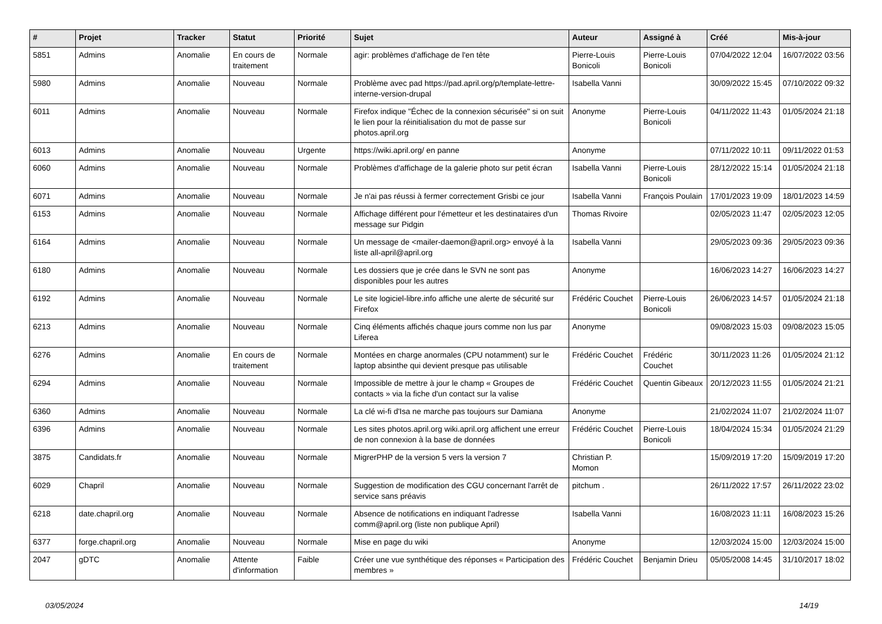| # | Projet | Tracker | Statut | Priorité | Sujet | Auteur | Assigné à | Créé | Mis-à-jour |
| --- | --- | --- | --- | --- | --- | --- | --- | --- | --- |
| 5851 | Admins | Anomalie | En cours de traitement | Normale | agir: problèmes d'affichage de l'en tête | Pierre-Louis Bonicoli | Pierre-Louis Bonicoli | 07/04/2022 12:04 | 16/07/2022 03:56 |
| 5980 | Admins | Anomalie | Nouveau | Normale | Problème avec pad https://pad.april.org/p/template-lettre-interne-version-drupal | Isabella Vanni | | 30/09/2022 15:45 | 07/10/2022 09:32 |
| 6011 | Admins | Anomalie | Nouveau | Normale | Firefox indique "Échec de la connexion sécurisée" si on suit le lien pour la réinitialisation du mot de passe sur photos.april.org | Anonyme | Pierre-Louis Bonicoli | 04/11/2022 11:43 | 01/05/2024 21:18 |
| 6013 | Admins | Anomalie | Nouveau | Urgente | https://wiki.april.org/ en panne | Anonyme | | 07/11/2022 10:11 | 09/11/2022 01:53 |
| 6060 | Admins | Anomalie | Nouveau | Normale | Problèmes d'affichage de la galerie photo sur petit écran | Isabella Vanni | Pierre-Louis Bonicoli | 28/12/2022 15:14 | 01/05/2024 21:18 |
| 6071 | Admins | Anomalie | Nouveau | Normale | Je n'ai pas réussi à fermer correctement Grisbi ce jour | Isabella Vanni | François Poulain | 17/01/2023 19:09 | 18/01/2023 14:59 |
| 6153 | Admins | Anomalie | Nouveau | Normale | Affichage différent pour l'émetteur et les destinataires d'un message sur Pidgin | Thomas Rivoire | | 02/05/2023 11:47 | 02/05/2023 12:05 |
| 6164 | Admins | Anomalie | Nouveau | Normale | Un message de <mailer-daemon@april.org> envoyé à la liste all-april@april.org | Isabella Vanni | | 29/05/2023 09:36 | 29/05/2023 09:36 |
| 6180 | Admins | Anomalie | Nouveau | Normale | Les dossiers que je crée dans le SVN ne sont pas disponibles pour les autres | Anonyme | | 16/06/2023 14:27 | 16/06/2023 14:27 |
| 6192 | Admins | Anomalie | Nouveau | Normale | Le site logiciel-libre.info affiche une alerte de sécurité sur Firefox | Frédéric Couchet | Pierre-Louis Bonicoli | 26/06/2023 14:57 | 01/05/2024 21:18 |
| 6213 | Admins | Anomalie | Nouveau | Normale | Cinq éléments affichés chaque jours comme non lus par Liferea | Anonyme | | 09/08/2023 15:03 | 09/08/2023 15:05 |
| 6276 | Admins | Anomalie | En cours de traitement | Normale | Montées en charge anormales (CPU notamment) sur le laptop absinthe qui devient presque pas utilisable | Frédéric Couchet | Frédéric Couchet | 30/11/2023 11:26 | 01/05/2024 21:12 |
| 6294 | Admins | Anomalie | Nouveau | Normale | Impossible de mettre à jour le champ « Groupes de contacts » via la fiche d'un contact sur la valise | Frédéric Couchet | Quentin Gibeaux | 20/12/2023 11:55 | 01/05/2024 21:21 |
| 6360 | Admins | Anomalie | Nouveau | Normale | La clé wi-fi d'Isa ne marche pas toujours sur Damiana | Anonyme | | 21/02/2024 11:07 | 21/02/2024 11:07 |
| 6396 | Admins | Anomalie | Nouveau | Normale | Les sites photos.april.org wiki.april.org affichent une erreur de non connexion à la base de données | Frédéric Couchet | Pierre-Louis Bonicoli | 18/04/2024 15:34 | 01/05/2024 21:29 |
| 3875 | Candidats.fr | Anomalie | Nouveau | Normale | MigrerPHP de la version 5 vers la version 7 | Christian P. Momon | | 15/09/2019 17:20 | 15/09/2019 17:20 |
| 6029 | Chapril | Anomalie | Nouveau | Normale | Suggestion de modification des CGU concernant l'arrêt de service sans préavis | pitchum . | | 26/11/2022 17:57 | 26/11/2022 23:02 |
| 6218 | date.chapril.org | Anomalie | Nouveau | Normale | Absence de notifications en indiquant l'adresse comm@april.org (liste non publique April) | Isabella Vanni | | 16/08/2023 11:11 | 16/08/2023 15:26 |
| 6377 | forge.chapril.org | Anomalie | Nouveau | Normale | Mise en page du wiki | Anonyme | | 12/03/2024 15:00 | 12/03/2024 15:00 |
| 2047 | gDTC | Anomalie | Attente d'information | Faible | Créer une vue synthétique des réponses « Participation des membres » | Frédéric Couchet | Benjamin Drieu | 05/05/2008 14:45 | 31/10/2017 18:02 |
03/05/2024 14/19